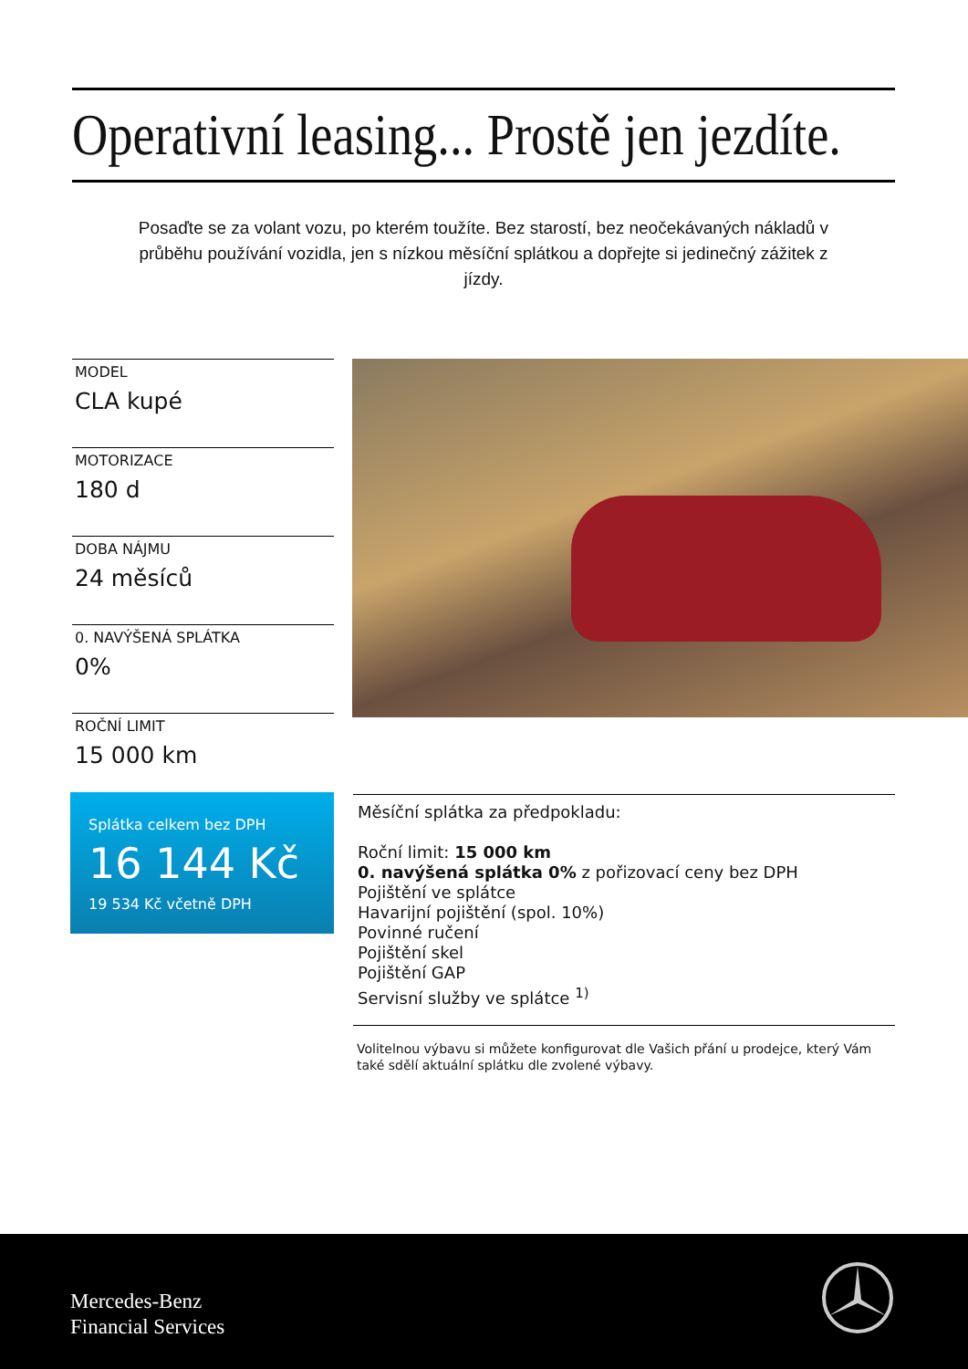Operativní leasing... Prostě jen jezdíte.
Posaďte se za volant vozu, po kterém toužíte. Bez starostí, bez neočekávaných nákladů v průběhu používání vozidla, jen s nízkou měsíční splátkou a dopřejte si jedinečný zážitek z jízdy.
MODEL
CLA kupé
MOTORIZACE
180 d
DOBA NÁJMU
24 měsíců
0. NAVÝŠENÁ SPLÁTKA
0%
ROČNÍ LIMIT
15 000 km
Splátka celkem bez DPH
16 144 Kč
19 534 Kč včetně DPH
Měsíční splátka za předpokladu:
Roční limit: 15 000 km
0. navýšená splátka 0% z pořizovací ceny bez DPH
Pojištění ve splátce
Havarijní pojištění (spol. 10%)
Povinné ručení
Pojištění skel
Pojištění GAP
Servisní služby ve splátce <sup>1)</sup>
Volitelnou výbavu si můžete konfigurovat dle Vašich přání u prodejce, který Vám také sdělí aktuální splátku dle zvolené výbavy.
Mercedes-Benz
Financial Services